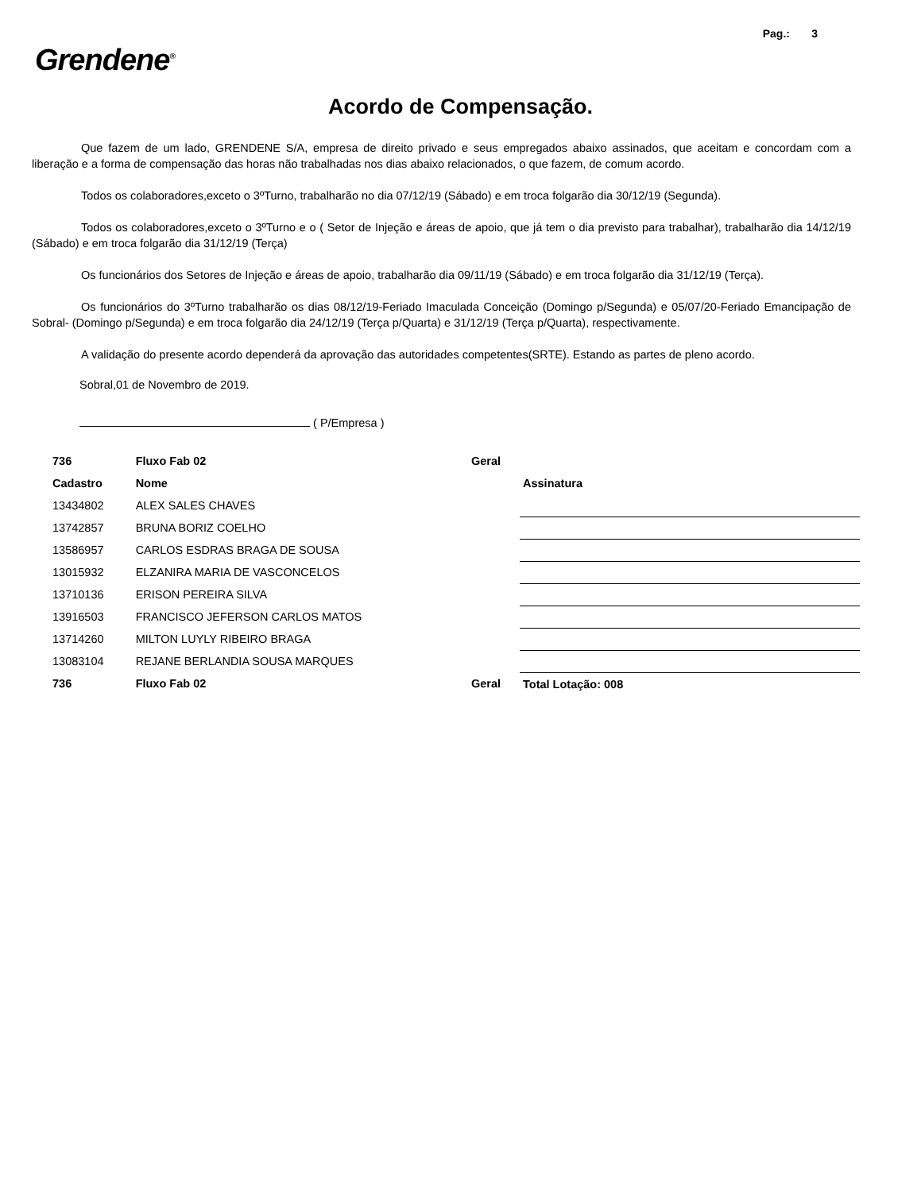Pag.: 3
Grendene<sup>®</sup>
Acordo de Compensação.
Que fazem de um lado, GRENDENE S/A, empresa de direito privado e seus empregados abaixo assinados, que aceitam e concordam com a liberação e a forma de compensação das horas não trabalhadas nos dias abaixo relacionados, o que fazem, de comum acordo.
Todos os colaboradores,exceto o 3ºTurno, trabalharão no dia 07/12/19 (Sábado) e em troca folgarão dia 30/12/19 (Segunda).
Todos os colaboradores,exceto o 3ºTurno e o ( Setor de Injeção e áreas de apoio, que já tem o dia previsto para trabalhar), trabalharão dia 14/12/19 (Sábado) e em troca folgarão dia 31/12/19 (Terça)
Os funcionários dos Setores de Injeção e áreas de apoio, trabalharão dia 09/11/19 (Sábado) e em troca folgarão dia 31/12/19 (Terça).
Os funcionários do 3ºTurno trabalharão os dias 08/12/19-Feriado Imaculada Conceição (Domingo p/Segunda) e 05/07/20-Feriado Emancipação de Sobral- (Domingo p/Segunda) e em troca folgarão dia 24/12/19 (Terça p/Quarta) e 31/12/19 (Terça p/Quarta), respectivamente.
A validação do presente acordo dependerá da aprovação das autoridades competentes(SRTE). Estando as partes de pleno acordo.
Sobral,01 de Novembro de 2019.
( P/Empresa )
| 736 | Fluxo Fab 02 | Geral | |
| Cadastro | Nome | | Assinatura |
| 13434802 | ALEX SALES CHAVES | | |
| 13742857 | BRUNA BORIZ COELHO | | |
| 13586957 | CARLOS ESDRAS BRAGA DE SOUSA | | |
| 13015932 | ELZANIRA MARIA DE VASCONCELOS | | |
| 13710136 | ERISON PEREIRA SILVA | | |
| 13916503 | FRANCISCO JEFERSON CARLOS MATOS | | |
| 13714260 | MILTON LUYLY RIBEIRO BRAGA | | |
| 13083104 | REJANE BERLANDIA SOUSA MARQUES | | |
| 736 | Fluxo Fab 02 | Geral | Total Lotação: 008 |